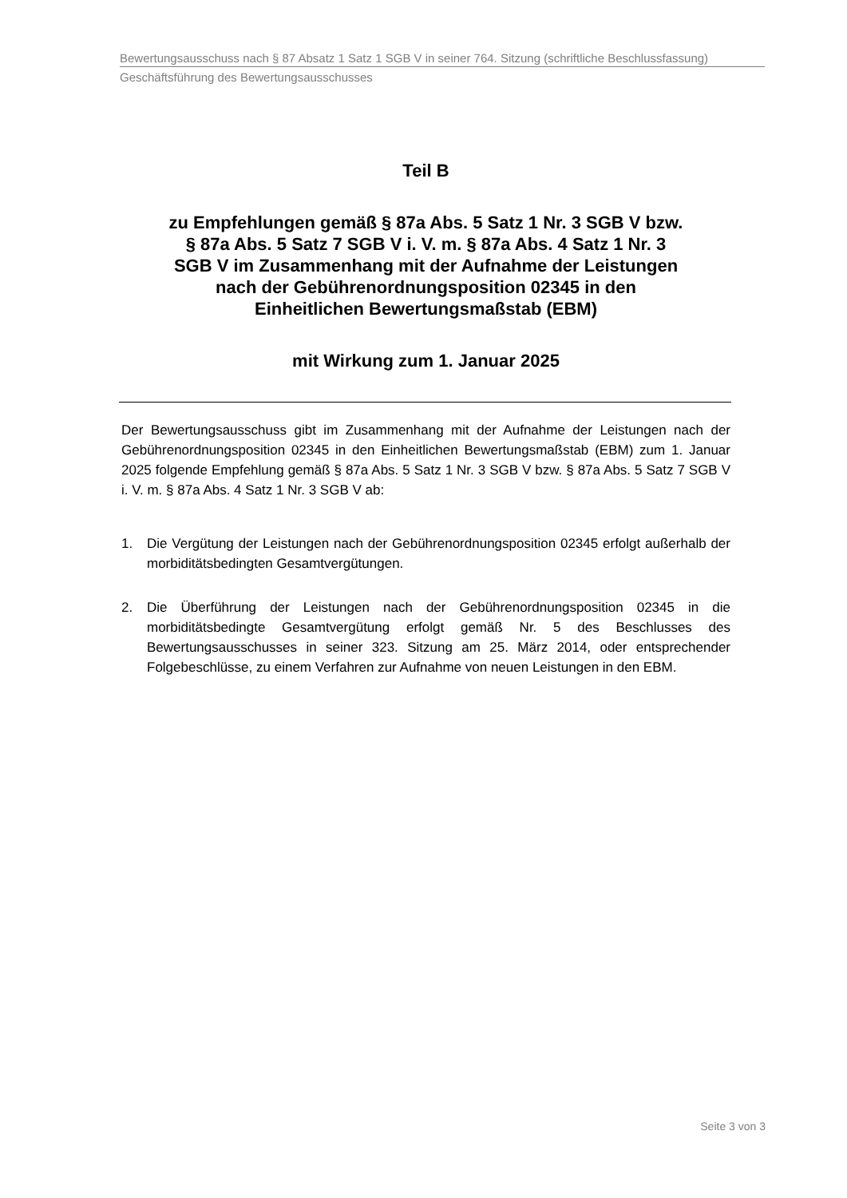Bewertungsausschuss nach § 87 Absatz 1 Satz 1 SGB V in seiner 764. Sitzung (schriftliche Beschlussfassung)
Geschäftsführung des Bewertungsausschusses
Teil B
zu Empfehlungen gemäß § 87a Abs. 5 Satz 1 Nr. 3 SGB V bzw.
§ 87a Abs. 5 Satz 7 SGB V i. V. m. § 87a Abs. 4 Satz 1 Nr. 3
SGB V im Zusammenhang mit der Aufnahme der Leistungen
nach der Gebührenordnungsposition 02345 in den
Einheitlichen Bewertungsmaßstab (EBM)
mit Wirkung zum 1. Januar 2025
Der Bewertungsausschuss gibt im Zusammenhang mit der Aufnahme der Leistungen nach der Gebührenordnungsposition 02345 in den Einheitlichen Bewertungsmaßstab (EBM) zum 1. Januar 2025 folgende Empfehlung gemäß § 87a Abs. 5 Satz 1 Nr. 3 SGB V bzw. § 87a Abs. 5 Satz 7 SGB V i. V. m. § 87a Abs. 4 Satz 1 Nr. 3 SGB V ab:
1. Die Vergütung der Leistungen nach der Gebührenordnungsposition 02345 erfolgt außerhalb der morbiditätsbedingten Gesamtvergütungen.
2. Die Überführung der Leistungen nach der Gebührenordnungsposition 02345 in die morbiditätsbedingte Gesamtvergütung erfolgt gemäß Nr. 5 des Beschlusses des Bewertungsausschusses in seiner 323. Sitzung am 25. März 2014, oder entsprechender Folgebeschlüsse, zu einem Verfahren zur Aufnahme von neuen Leistungen in den EBM.
Seite 3 von 3